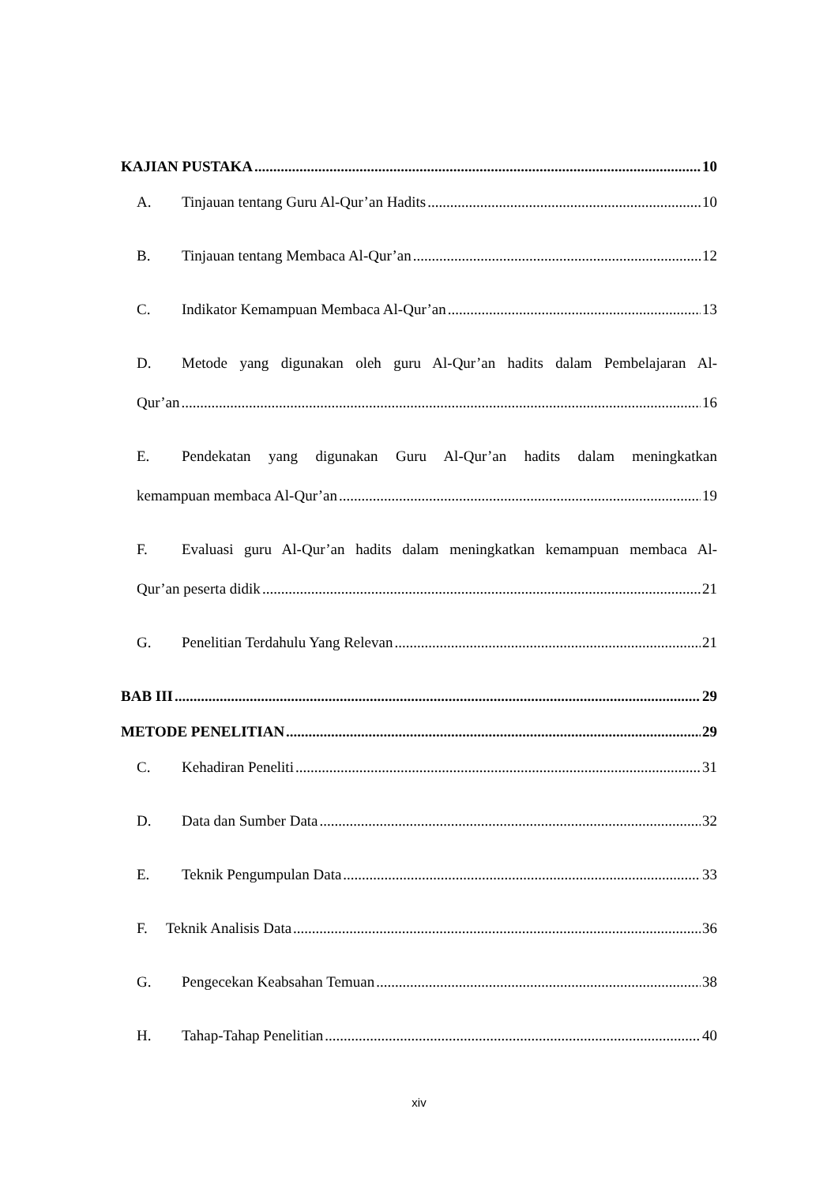KAJIAN PUSTAKA 10
A. Tinjauan tentang Guru Al-Qur’an Hadits 10
B. Tinjauan tentang Membaca Al-Qur’an 12
C. Indikator Kemampuan Membaca Al-Qur’an 13
D. Metode yang digunakan oleh guru Al-Qur’an hadits dalam Pembelajaran Al-
Qur’an 16
E. Pendekatan yang digunakan Guru Al-Qur’an hadits dalam meningkatkan
kemampuan membaca Al-Qur’an 19
F. Evaluasi guru Al-Qur’an hadits dalam meningkatkan kemampuan membaca Al-
Qur’an peserta didik 21
G. Penelitian Terdahulu Yang Relevan 21
BAB III 29
METODE PENELITIAN 29
C. Kehadiran Peneliti 31
D. Data dan Sumber Data 32
E. Teknik Pengumpulan Data 33
F. Teknik Analisis Data 36
G. Pengecekan Keabsahan Temuan 38
H. Tahap-Tahap Penelitian 40
xiv